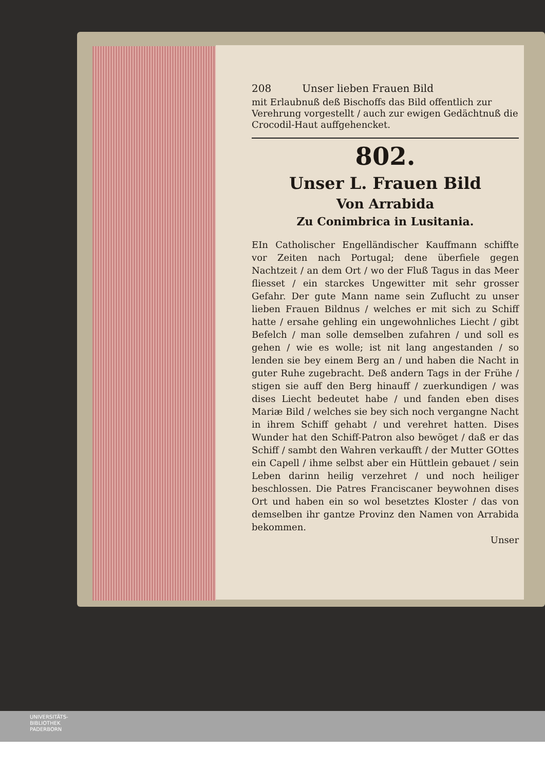208 Unser lieben Frauen Bild
mit Erlaubnuß deß Bischoffs das Bild offentlich zur Verehrung vorgestellt / auch zur ewigen Gedächtnuß die Crocodil-Haut auffgehencket.
802.
Unser L. Frauen Bild
Von Arrabida
Zu Conimbrica in Lusitania.
EIn Catholischer Engelländischer Kauffmann schiffte vor Zeiten nach Portugal; dene überfiele gegen Nachtzeit / an dem Ort / wo der Fluß Tagus in das Meer fliesset / ein starckes Ungewitter mit sehr grosser Gefahr. Der gute Mann name sein Zuflucht zu unser lieben Frauen Bildnus / welches er mit sich zu Schiff hatte / ersahe gehling ein ungewohnliches Liecht / gibt Befelch / man solle demselben zufahren / und soll es gehen / wie es wolle; ist nit lang angestanden / so lenden sie bey einem Berg an / und haben die Nacht in guter Ruhe zugebracht. Deß andern Tags in der Frühe / stigen sie auff den Berg hinauff / zuerkundigen / was dises Liecht bedeutet habe / und fanden eben dises Mariæ Bild / welches sie bey sich noch vergangne Nacht in ihrem Schiff gehabt / und verehret hatten. Dises Wunder hat den Schiff-Patron also bewöget / daß er das Schiff / sambt den Wahren verkaufft / der Mutter GOttes ein Capell / ihme selbst aber ein Hüttlein gebauet / sein Leben darinn heilig verzehret / und noch heiliger beschlossen. Die Patres Franciscaner beywohnen dises Ort und haben ein so wol besetztes Kloster / das von demselben ihr gantze Provinz den Namen von Arrabida bekommen.
Unser
UNIVERSITÄTS-
BIBLIOTHEK
PADERBORN